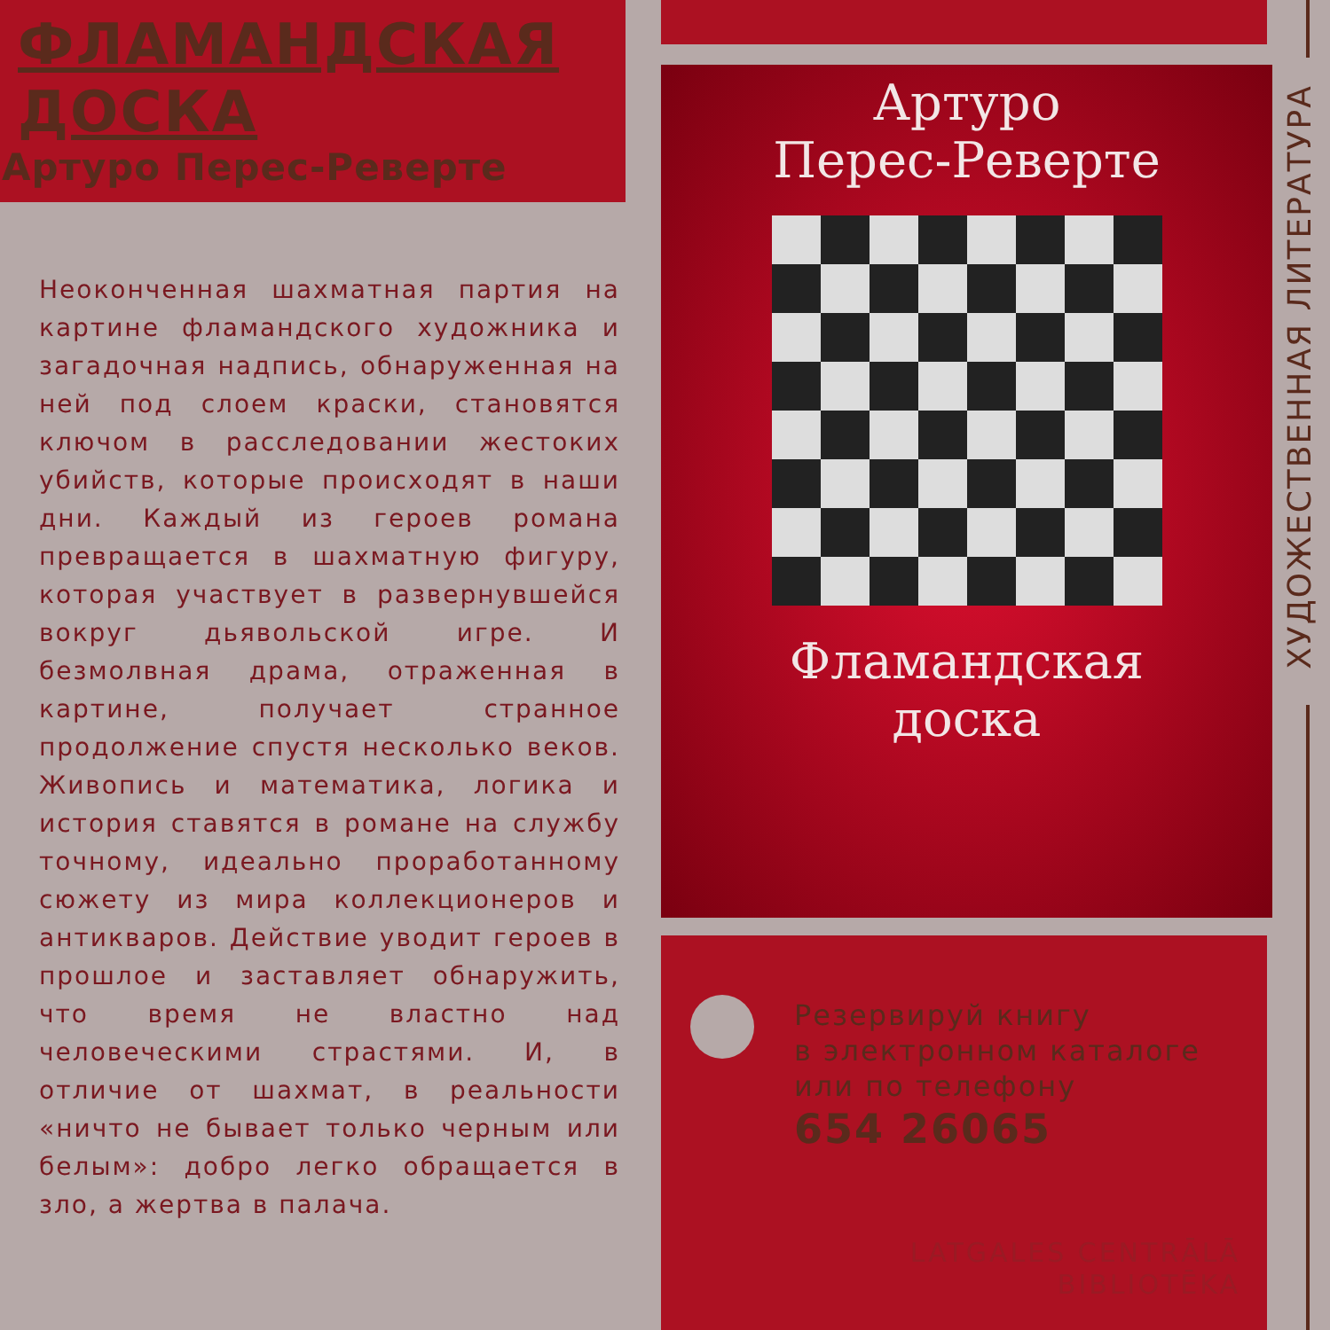ФЛАМАНДСКАЯ ДОСКА
Артуро Перес-Реверте
Неоконченная шахматная партия на картине фламандского художника и загадочная надпись, обнаруженная на ней под слоем краски, становятся ключом в расследовании жестоких убийств, которые происходят в наши дни. Каждый из героев романа превращается в шахматную фигуру, которая участвует в развернувшейся вокруг дьявольской игре. И безмолвная драма, отраженная в картине, получает странное продолжение спустя несколько веков. Живопись и математика, логика и история ставятся в романе на службу точному, идеально проработанному сюжету из мира коллекционеров и антикваров. Действие уводит героев в прошлое и заставляет обнаружить, что время не властно над человеческими страстями. И, в отличие от шахмат, в реальности «ничто не бывает только черным или белым»: добро легко обращается в зло, а жертва в палача.
Артуро
Перес-Реверте
Фламандская
доска
Резервируй книгу
в электронном каталоге
или по телефону
654 26065
LATGALES CENTRĀLĀ
BIBLIOTĒKA
ХУДОЖЕСТВЕННАЯ ЛИТЕРАТУРА